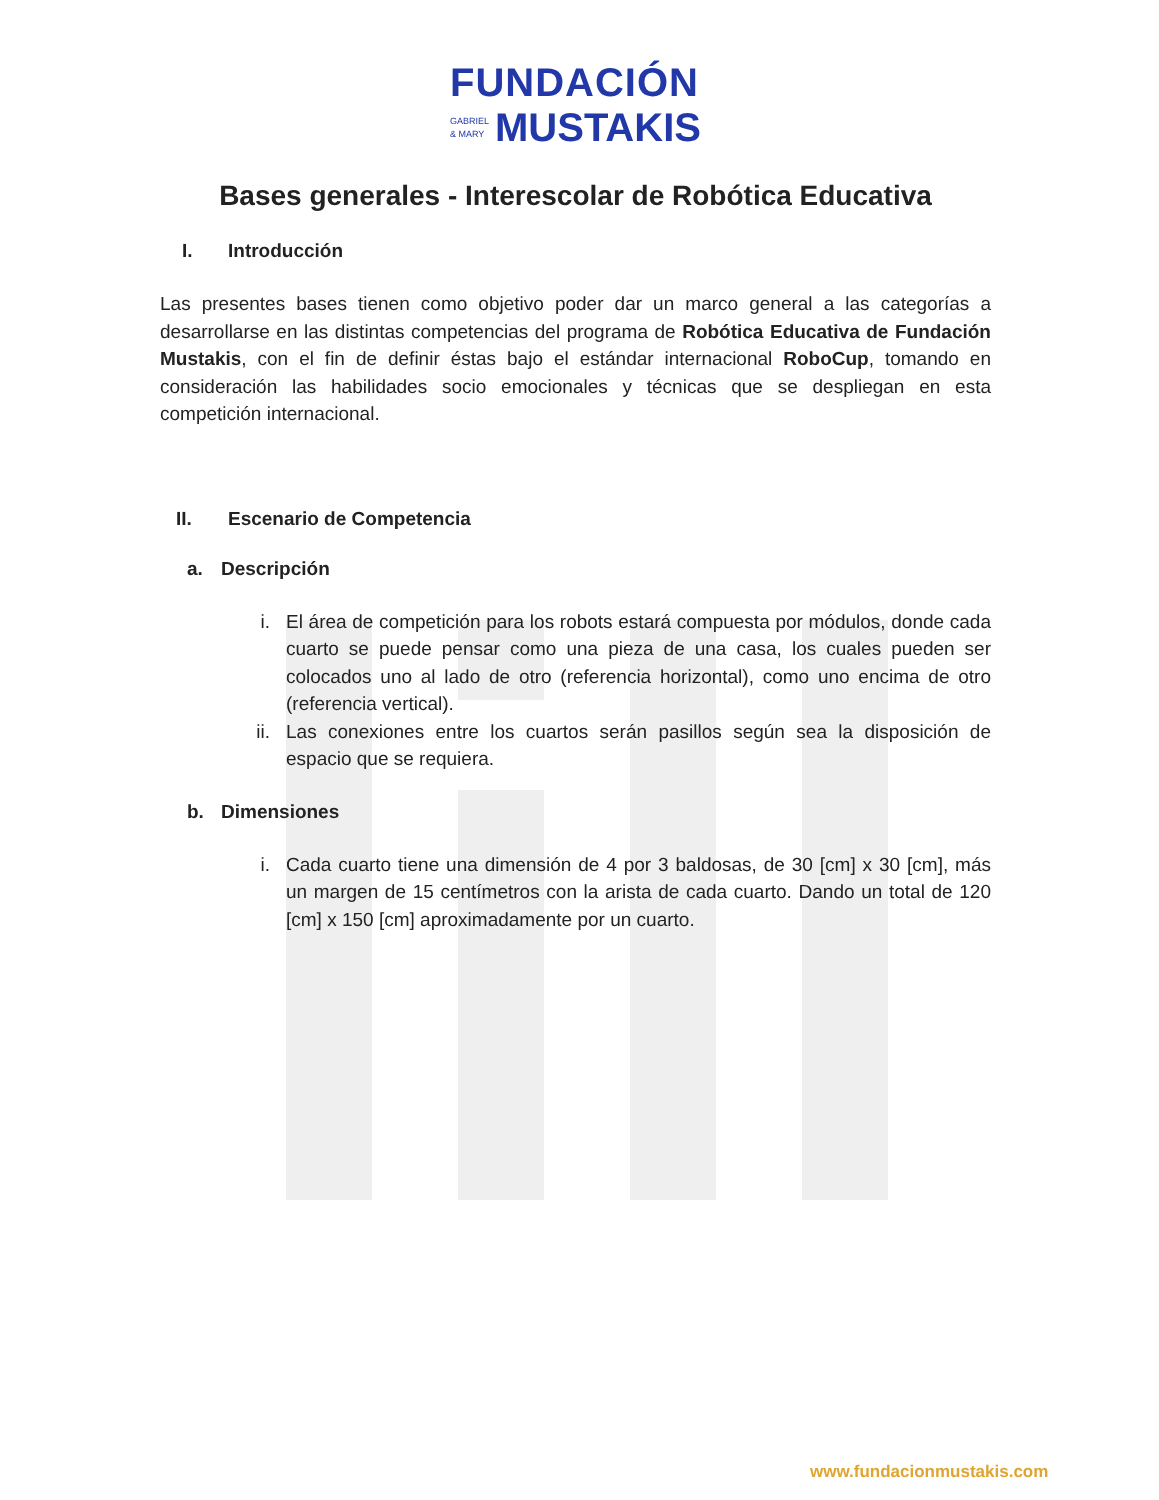FUNDACIÓN
GABRIEL
& MARY
MUSTAKIS
Bases generales - Interescolar de Robótica Educativa
I. Introducción
Las presentes bases tienen como objetivo poder dar un marco general a las categorías a desarrollarse en las distintas competencias del programa de Robótica Educativa de Fundación Mustakis, con el fin de definir éstas bajo el estándar internacional RoboCup, tomando en consideración las habilidades socio emocionales y técnicas que se despliegan en esta competición internacional.
II. Escenario de Competencia
a. Descripción
i. El área de competición para los robots estará compuesta por módulos, donde cada cuarto se puede pensar como una pieza de una casa, los cuales pueden ser colocados uno al lado de otro (referencia horizontal), como uno encima de otro (referencia vertical).
ii. Las conexiones entre los cuartos serán pasillos según sea la disposición de espacio que se requiera.
b. Dimensiones
i. Cada cuarto tiene una dimensión de 4 por 3 baldosas, de 30 [cm] x 30 [cm], más un margen de 15 centímetros con la arista de cada cuarto. Dando un total de 120 [cm] x 150 [cm] aproximadamente por un cuarto.
www.fundacionmustakis.com